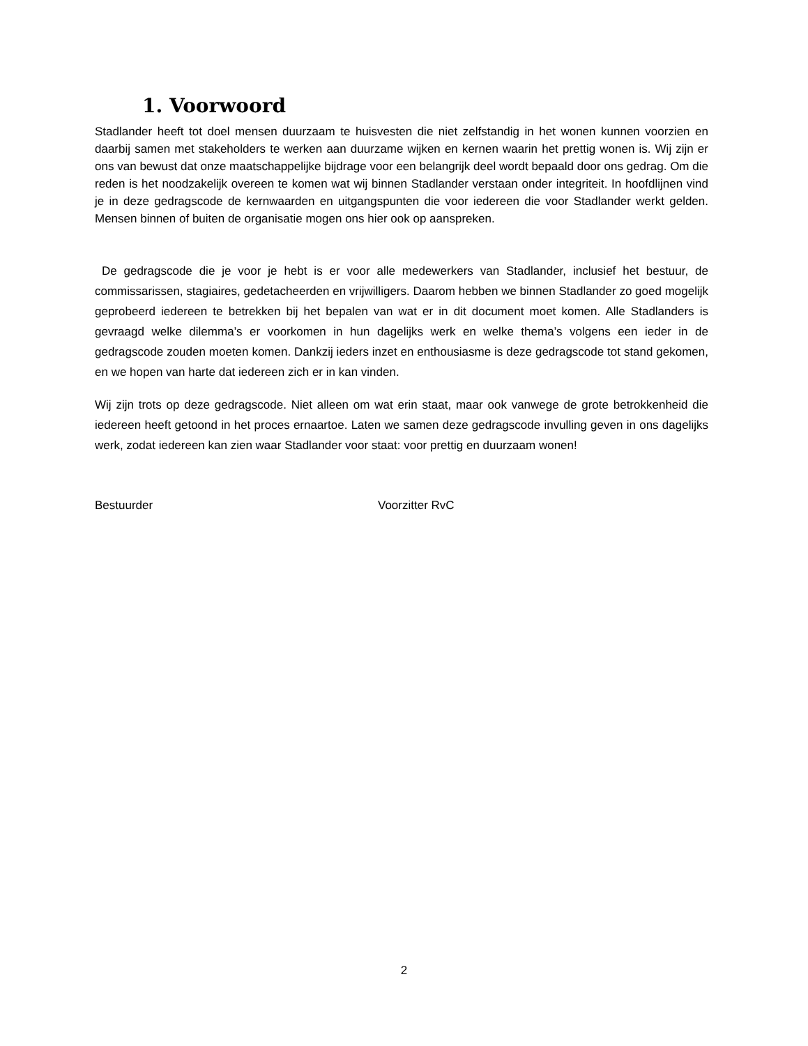1. Voorwoord
Stadlander heeft tot doel mensen duurzaam te huisvesten die niet zelfstandig in het wonen kunnen voorzien en daarbij samen met stakeholders te werken aan duurzame wijken en kernen waarin het prettig wonen is. Wij zijn er ons van bewust dat onze maatschappelijke bijdrage voor een belangrijk deel wordt bepaald door ons gedrag. Om die reden is het noodzakelijk overeen te komen wat wij binnen Stadlander verstaan onder integriteit. In hoofdlijnen vind je in deze gedragscode de kernwaarden en uitgangspunten die voor iedereen die voor Stadlander werkt gelden. Mensen binnen of buiten de organisatie mogen ons hier ook op aanspreken.
De gedragscode die je voor je hebt is er voor alle medewerkers van Stadlander, inclusief het bestuur, de commissarissen, stagiaires, gedetacheerden en vrijwilligers. Daarom hebben we binnen Stadlander zo goed mogelijk geprobeerd iedereen te betrekken bij het bepalen van wat er in dit document moet komen. Alle Stadlanders is gevraagd welke dilemma’s er voorkomen in hun dagelijks werk en welke thema’s volgens een ieder in de gedragscode zouden moeten komen. Dankzij ieders inzet en enthousiasme is deze gedragscode tot stand gekomen, en we hopen van harte dat iedereen zich er in kan vinden.
Wij zijn trots op deze gedragscode. Niet alleen om wat erin staat, maar ook vanwege de grote betrokkenheid die iedereen heeft getoond in het proces ernaartoe. Laten we samen deze gedragscode invulling geven in ons dagelijks werk, zodat iedereen kan zien waar Stadlander voor staat: voor prettig en duurzaam wonen!
Bestuurder Voorzitter RvC
2